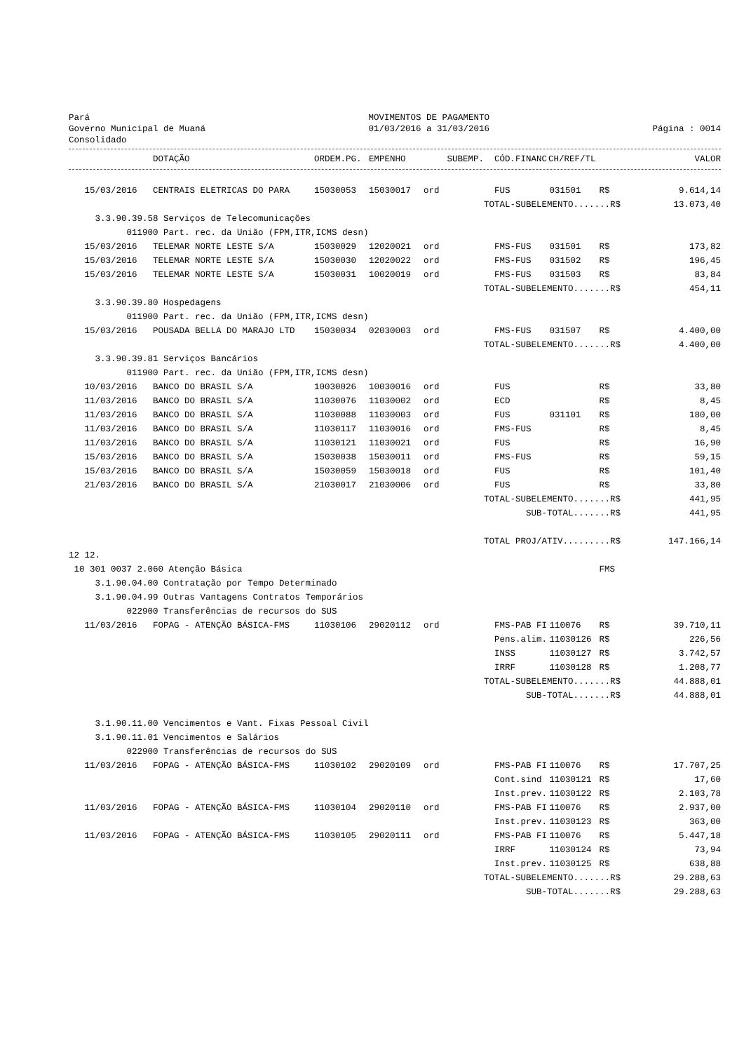Pará
Governo Municipal de Muaná
Consolidado
MOVIMENTOS DE PAGAMENTO
01/03/2016 a 31/03/2016
Página : 0014
| | DOTAÇÃO | ORDEM.PG. | EMPENHO | SUBEMP. | CÓD.FINANC | CH/REF/TL | | VALOR |
| --- | --- | --- | --- | --- | --- | --- | --- | --- |
| 15/03/2016 | CENTRAIS ELETRICAS DO PARA | 15030053 | 15030017 | ord | FUS | 031501 | R$ | 9.614,14 |
| | | | | | TOTAL-SUBELEMENTO.......R$ | | | 13.073,40 |
| 3.3.90.39.58 Serviços de Telecomunicações | | | | | | | | |
| 011900 Part. rec. da União (FPM,ITR,ICMS desn) | | | | | | | | |
| 15/03/2016 | TELEMAR NORTE LESTE S/A | 15030029 | 12020021 | ord | FMS-FUS | 031501 | R$ | 173,82 |
| 15/03/2016 | TELEMAR NORTE LESTE S/A | 15030030 | 12020022 | ord | FMS-FUS | 031502 | R$ | 196,45 |
| 15/03/2016 | TELEMAR NORTE LESTE S/A | 15030031 | 10020019 | ord | FMS-FUS | 031503 | R$ | 83,84 |
| | | | | | TOTAL-SUBELEMENTO.......R$ | | | 454,11 |
| 3.3.90.39.80 Hospedagens | | | | | | | | |
| 011900 Part. rec. da União (FPM,ITR,ICMS desn) | | | | | | | | |
| 15/03/2016 | POUSADA BELLA DO MARAJO LTD | 15030034 | 02030003 | ord | FMS-FUS | 031507 | R$ | 4.400,00 |
| | | | | | TOTAL-SUBELEMENTO.......R$ | | | 4.400,00 |
| 3.3.90.39.81 Serviços Bancários | | | | | | | | |
| 011900 Part. rec. da União (FPM,ITR,ICMS desn) | | | | | | | | |
| 10/03/2016 | BANCO DO BRASIL S/A | 10030026 | 10030016 | ord | FUS | | R$ | 33,80 |
| 11/03/2016 | BANCO DO BRASIL S/A | 11030076 | 11030002 | ord | ECD | | R$ | 8,45 |
| 11/03/2016 | BANCO DO BRASIL S/A | 11030088 | 11030003 | ord | FUS | 031101 | R$ | 180,00 |
| 11/03/2016 | BANCO DO BRASIL S/A | 11030117 | 11030016 | ord | FMS-FUS | | R$ | 8,45 |
| 11/03/2016 | BANCO DO BRASIL S/A | 11030121 | 11030021 | ord | FUS | | R$ | 16,90 |
| 15/03/2016 | BANCO DO BRASIL S/A | 15030038 | 15030011 | ord | FMS-FUS | | R$ | 59,15 |
| 15/03/2016 | BANCO DO BRASIL S/A | 15030059 | 15030018 | ord | FUS | | R$ | 101,40 |
| 21/03/2016 | BANCO DO BRASIL S/A | 21030017 | 21030006 | ord | FUS | | R$ | 33,80 |
| | | | | | TOTAL-SUBELEMENTO.......R$ | | | 441,95 |
| | | | | | SUB-TOTAL.......R$ | | | 441,95 |
| | | | | | TOTAL PROJ/ATIV.........R$ | | | 147.166,14 |
| 12 12. | | | | | | | | |
| 10 301 0037 2.060 Atenção Básica | | | | | | | FMS | |
| 3.1.90.04.00 Contratação por Tempo Determinado | | | | | | | | |
| 3.1.90.04.99 Outras Vantagens Contratos Temporários | | | | | | | | |
| 022900 Transferências de recursos do SUS | | | | | | | | |
| 11/03/2016 | FOPAG - ATENÇÃO BÁSICA-FMS | 11030106 | 29020112 | ord | FMS-PAB FI | 110076 | R$ | 39.710,11 |
| | | | | | Pens.alim. | 11030126 | R$ | 226,56 |
| | | | | | INSS | 11030127 | R$ | 3.742,57 |
| | | | | | IRRF | 11030128 | R$ | 1.208,77 |
| | | | | | TOTAL-SUBELEMENTO.......R$ | | | 44.888,01 |
| | | | | | SUB-TOTAL.......R$ | | | 44.888,01 |
| 3.1.90.11.00 Vencimentos e Vant. Fixas Pessoal Civil | | | | | | | | |
| 3.1.90.11.01 Vencimentos e Salários | | | | | | | | |
| 022900 Transferências de recursos do SUS | | | | | | | | |
| 11/03/2016 | FOPAG - ATENÇÃO BÁSICA-FMS | 11030102 | 29020109 | ord | FMS-PAB FI | 110076 | R$ | 17.707,25 |
| | | | | | Cont.sind | 11030121 | R$ | 17,60 |
| | | | | | Inst.prev. | 11030122 | R$ | 2.103,78 |
| 11/03/2016 | FOPAG - ATENÇÃO BÁSICA-FMS | 11030104 | 29020110 | ord | FMS-PAB FI | 110076 | R$ | 2.937,00 |
| | | | | | Inst.prev. | 11030123 | R$ | 363,00 |
| 11/03/2016 | FOPAG - ATENÇÃO BÁSICA-FMS | 11030105 | 29020111 | ord | FMS-PAB FI | 110076 | R$ | 5.447,18 |
| | | | | | IRRF | 11030124 | R$ | 73,94 |
| | | | | | Inst.prev. | 11030125 | R$ | 638,88 |
| | | | | | TOTAL-SUBELEMENTO.......R$ | | | 29.288,63 |
| | | | | | SUB-TOTAL.......R$ | | | 29.288,63 |